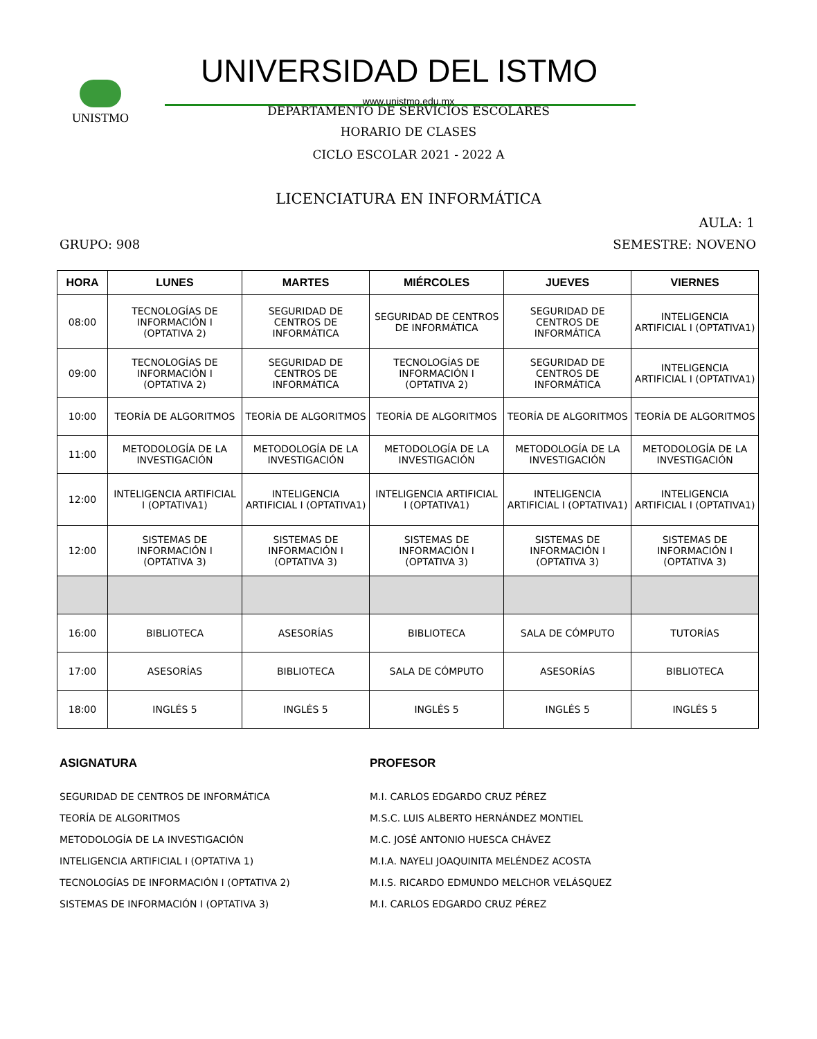UNISTMO UNIVERSIDAD DEL ISTMO
www.unistmo.edu.mx
DEPARTAMENTO DE SERVICIOS ESCOLARES
HORARIO DE CLASES
CICLO ESCOLAR 2021 - 2022 A
LICENCIATURA EN INFORMÁTICA
AULA: 1
GRUPO: 908 SEMESTRE: NOVENO
| HORA | LUNES | MARTES | MIÉRCOLES | JUEVES | VIERNES |
| --- | --- | --- | --- | --- | --- |
| 08:00 | TECNOLOGÍAS DE INFORMACIÓN I (OPTATIVA 2) | SEGURIDAD DE CENTROS DE INFORMÁTICA | SEGURIDAD DE CENTROS DE INFORMÁTICA | SEGURIDAD DE CENTROS DE INFORMÁTICA | INTELIGENCIA ARTIFICIAL I (OPTATIVA1) |
| 09:00 | TECNOLOGÍAS DE INFORMACIÓN I (OPTATIVA 2) | SEGURIDAD DE CENTROS DE INFORMÁTICA | TECNOLOGÍAS DE INFORMACIÓN I (OPTATIVA 2) | SEGURIDAD DE CENTROS DE INFORMÁTICA | INTELIGENCIA ARTIFICIAL I (OPTATIVA1) |
| 10:00 | TEORÍA DE ALGORITMOS | TEORÍA DE ALGORITMOS | TEORÍA DE ALGORITMOS | TEORÍA DE ALGORITMOS | TEORÍA DE ALGORITMOS |
| 11:00 | METODOLOGÍA DE LA INVESTIGACIÓN | METODOLOGÍA DE LA INVESTIGACIÓN | METODOLOGÍA DE LA INVESTIGACIÓN | METODOLOGÍA DE LA INVESTIGACIÓN | METODOLOGÍA DE LA INVESTIGACIÓN |
| 12:00 | INTELIGENCIA ARTIFICIAL I (OPTATIVA1) | INTELIGENCIA ARTIFICIAL I (OPTATIVA1) | INTELIGENCIA ARTIFICIAL I (OPTATIVA1) | INTELIGENCIA ARTIFICIAL I (OPTATIVA1) | INTELIGENCIA ARTIFICIAL I (OPTATIVA1) |
| 12:00 | SISTEMAS DE INFORMACIÓN I (OPTATIVA 3) | SISTEMAS DE INFORMACIÓN I (OPTATIVA 3) | SISTEMAS DE INFORMACIÓN I (OPTATIVA 3) | SISTEMAS DE INFORMACIÓN I (OPTATIVA 3) | SISTEMAS DE INFORMACIÓN I (OPTATIVA 3) |
| 16:00 | BIBLIOTECA | ASESORÍAS | BIBLIOTECA | SALA DE CÓMPUTO | TUTORÍAS |
| 17:00 | ASESORÍAS | BIBLIOTECA | SALA DE CÓMPUTO | ASESORÍAS | BIBLIOTECA |
| 18:00 | INGLÉS 5 | INGLÉS 5 | INGLÉS 5 | INGLÉS 5 | INGLÉS 5 |
ASIGNATURA
SEGURIDAD DE CENTROS DE INFORMÁTICA
TEORÍA DE ALGORITMOS
METODOLOGÍA DE LA INVESTIGACIÓN
INTELIGENCIA ARTIFICIAL I (OPTATIVA 1)
TECNOLOGÍAS DE INFORMACIÓN I (OPTATIVA 2)
SISTEMAS DE INFORMACIÓN I (OPTATIVA 3)
PROFESOR
M.I. CARLOS EDGARDO CRUZ PÉREZ
M.S.C. LUIS ALBERTO HERNÁNDEZ MONTIEL
M.C. JOSÉ ANTONIO HUESCA CHÁVEZ
M.I.A. NAYELI JOAQUINITA MELÉNDEZ ACOSTA
M.I.S. RICARDO EDMUNDO MELCHOR VELÁSQUEZ
M.I. CARLOS EDGARDO CRUZ PÉREZ